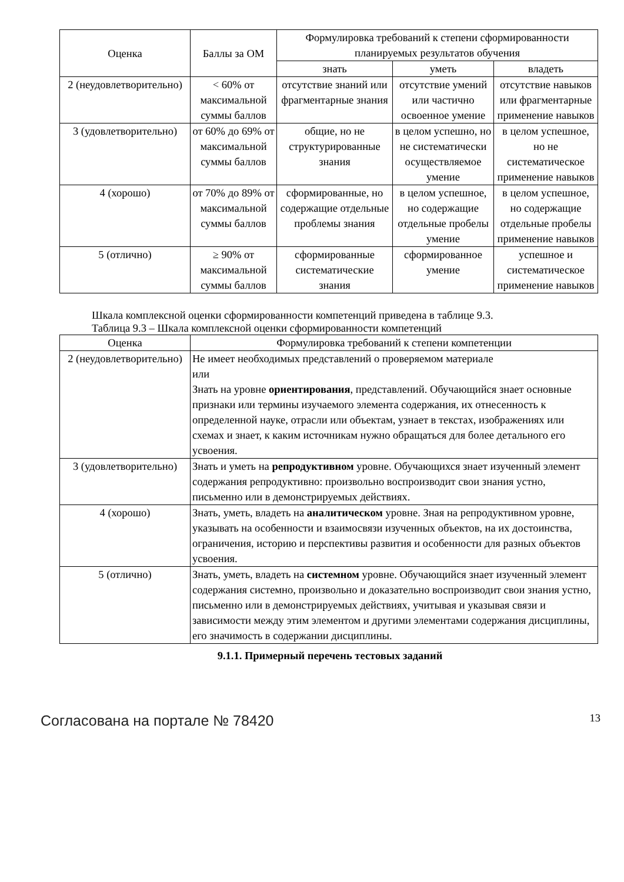| Оценка | Баллы за ОМ | Формулировка требований к степени сформированности планируемых результатов обучения | | |
| --- | --- | --- | --- | --- |
| | | знать | уметь | владеть |
| 2 (неудовлетворительно) | < 60% от максимальной суммы баллов | отсутствие знаний или фрагментарные знания | отсутствие умений или частично освоенное умение | отсутствие навыков или фрагментарные применение навыков |
| 3 (удовлетворительно) | от 60% до 69% от максимальной суммы баллов | общие, но не структурированные знания | в целом успешно, но не систематически осуществляемое умение | в целом успешное, но не систематическое применение навыков |
| 4 (хорошо) | от 70% до 89% от максимальной суммы баллов | сформированные, но содержащие отдельные проблемы знания | в целом успешное, но содержащие отдельные пробелы умение | в целом успешное, но содержащие отдельные пробелы применение навыков |
| 5 (отлично) | ≥ 90% от максимальной суммы баллов | сформированные систематические знания | сформированное умение | успешное и систематическое применение навыков |
Шкала комплексной оценки сформированности компетенций приведена в таблице 9.3.
Таблица 9.3 – Шкала комплексной оценки сформированности компетенций
| Оценка | Формулировка требований к степени компетенции |
| --- | --- |
| 2 (неудовлетворительно) | Не имеет необходимых представлений о проверяемом материале или Знать на уровне ориентирования , представлений. Обучающийся знает основные признаки или термины изучаемого элемента содержания, их отнесенность к определенной науке, отрасли или объектам, узнает в текстах, изображениях или схемах и знает, к каким источникам нужно обращаться для более детального его усвоения. |
| 3 (удовлетворительно) | Знать и уметь на репродуктивном уровне. Обучающихся знает изученный элемент содержания репродуктивно: произвольно воспроизводит свои знания устно, письменно или в демонстрируемых действиях. |
| 4 (хорошо) | Знать, уметь, владеть на аналитическом уровне. Зная на репродуктивном уровне, указывать на особенности и взаимосвязи изученных объектов, на их достоинства, ограничения, историю и перспективы развития и особенности для разных объектов усвоения. |
| 5 (отлично) | Знать, уметь, владеть на системном уровне. Обучающийся знает изученный элемент содержания системно, произвольно и доказательно воспроизводит свои знания устно, письменно или в демонстрируемых действиях, учитывая и указывая связи и зависимости между этим элементом и другими элементами содержания дисциплины, его значимость в содержании дисциплины. |
9.1.1. Примерный перечень тестовых заданий
Согласована на портале № 78420 13